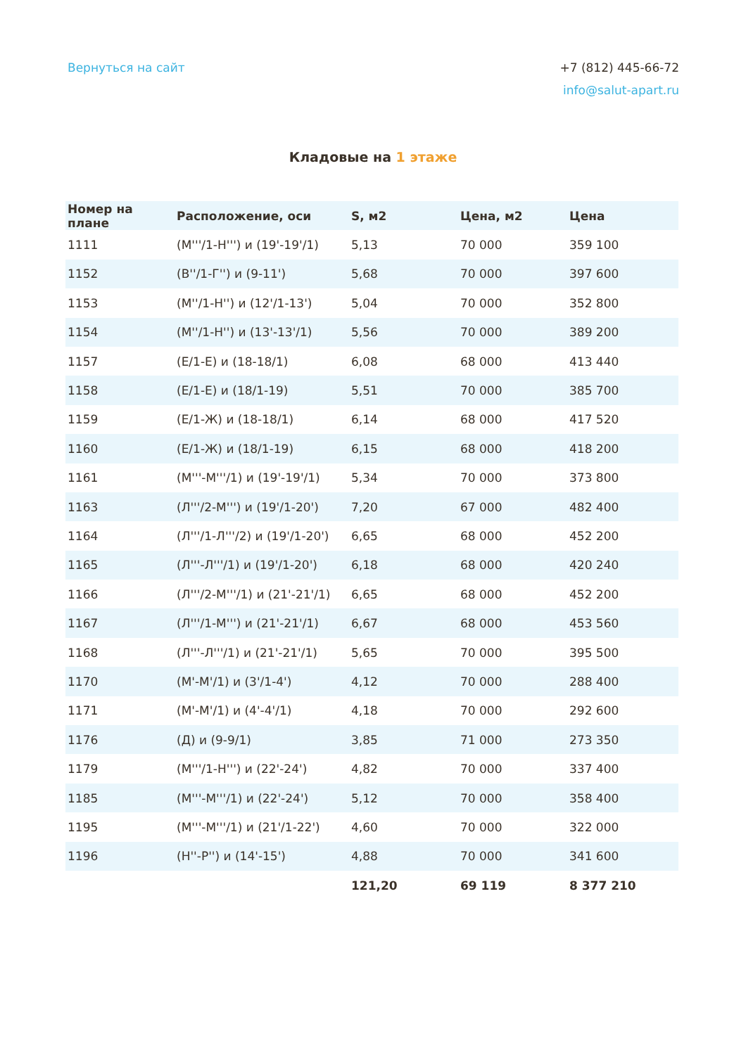Вернуться на сайт
+7 (812) 445-66-72
info@salut-apart.ru
Кладовые на 1 этаже
| Номер на плане | Расположение, оси | S, м2 | Цена, м2 | Цена |
| --- | --- | --- | --- | --- |
| 1111 | (М'''/1-Н''') и (19'-19'/1) | 5,13 | 70 000 | 359 100 |
| 1152 | (В''/1-Г'') и (9-11') | 5,68 | 70 000 | 397 600 |
| 1153 | (М''/1-Н'') и (12'/1-13') | 5,04 | 70 000 | 352 800 |
| 1154 | (М''/1-Н'') и (13'-13'/1) | 5,56 | 70 000 | 389 200 |
| 1157 | (Е/1-Е) и (18-18/1) | 6,08 | 68 000 | 413 440 |
| 1158 | (Е/1-Е) и (18/1-19) | 5,51 | 70 000 | 385 700 |
| 1159 | (Е/1-Ж) и (18-18/1) | 6,14 | 68 000 | 417 520 |
| 1160 | (Е/1-Ж) и (18/1-19) | 6,15 | 68 000 | 418 200 |
| 1161 | (М'''-М'''/1) и (19'-19'/1) | 5,34 | 70 000 | 373 800 |
| 1163 | (Л'''/2-М''') и (19'/1-20') | 7,20 | 67 000 | 482 400 |
| 1164 | (Л'''/1-Л'''/2) и (19'/1-20') | 6,65 | 68 000 | 452 200 |
| 1165 | (Л'''-Л'''/1) и (19'/1-20') | 6,18 | 68 000 | 420 240 |
| 1166 | (Л'''/2-М'''/1) и (21'-21'/1) | 6,65 | 68 000 | 452 200 |
| 1167 | (Л'''/1-М''') и (21'-21'/1) | 6,67 | 68 000 | 453 560 |
| 1168 | (Л'''-Л'''/1) и (21'-21'/1) | 5,65 | 70 000 | 395 500 |
| 1170 | (М'-М'/1) и (3'/1-4') | 4,12 | 70 000 | 288 400 |
| 1171 | (М'-М'/1) и (4'-4'/1) | 4,18 | 70 000 | 292 600 |
| 1176 | (Д) и (9-9/1) | 3,85 | 71 000 | 273 350 |
| 1179 | (М'''/1-Н''') и (22'-24') | 4,82 | 70 000 | 337 400 |
| 1185 | (М'''-М'''/1) и (22'-24') | 5,12 | 70 000 | 358 400 |
| 1195 | (М'''-М'''/1) и (21'/1-22') | 4,60 | 70 000 | 322 000 |
| 1196 | (Н''-Р'') и (14'-15') | 4,88 | 70 000 | 341 600 |
| | | 121,20 | 69 119 | 8 377 210 |